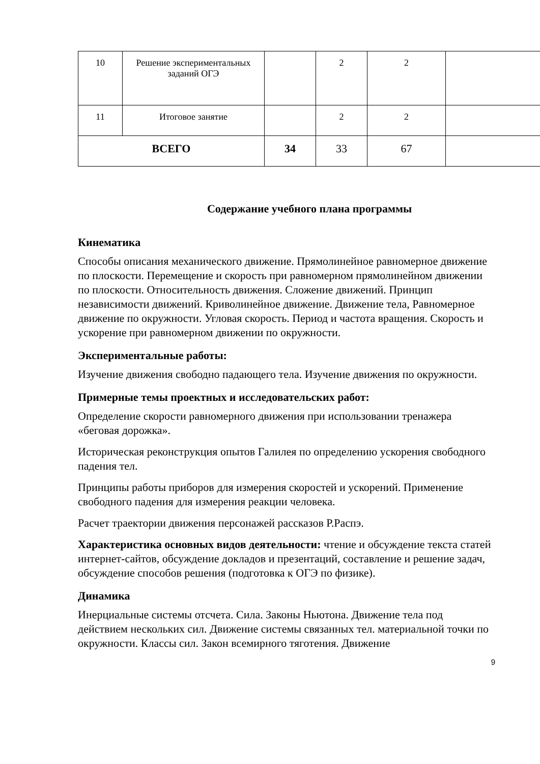| 10 | Решение экспериментальных заданий ОГЭ | | 2 | 2 | |
| 11 | Итоговое занятие | | 2 | 2 | |
| ВСЕГО | | 34 | 33 | 67 | |
Содержание учебного плана программы
Кинематика
Способы описания механического движение. Прямолинейное равномерное движение по плоскости. Перемещение и скорость при равномерном прямолинейном движении по плоскости. Относительность движения. Сложение движений. Принцип независимости движений. Криволинейное движение. Движение тела, Равномерное движение по окружности. Угловая скорость. Период и частота вращения. Скорость и ускорение при равномерном движении по окружности.
Экспериментальные работы:
Изучение движения свободно падающего тела. Изучение движения по окружности.
Примерные темы проектных и исследовательских работ:
Определение скорости равномерного движения при использовании тренажера «беговая дорожка».
Историческая реконструкция опытов Галилея по определению ускорения свободного падения тел.
Принципы работы приборов для измерения скоростей и ускорений. Применение свободного падения для измерения реакции человека.
Расчет траектории движения персонажей рассказов Р.Распэ.
Характеристика основных видов деятельности: чтение и обсуждение текста статей интернет-сайтов, обсуждение докладов и презентаций, составление и решение задач, обсуждение способов решения (подготовка к ОГЭ по физике).
Динамика
Инерциальные системы отсчета. Сила. Законы Ньютона. Движение тела под действием нескольких сил. Движение системы связанных тел. материальной точки по окружности. Классы сил. Закон всемирного тяготения. Движение
9